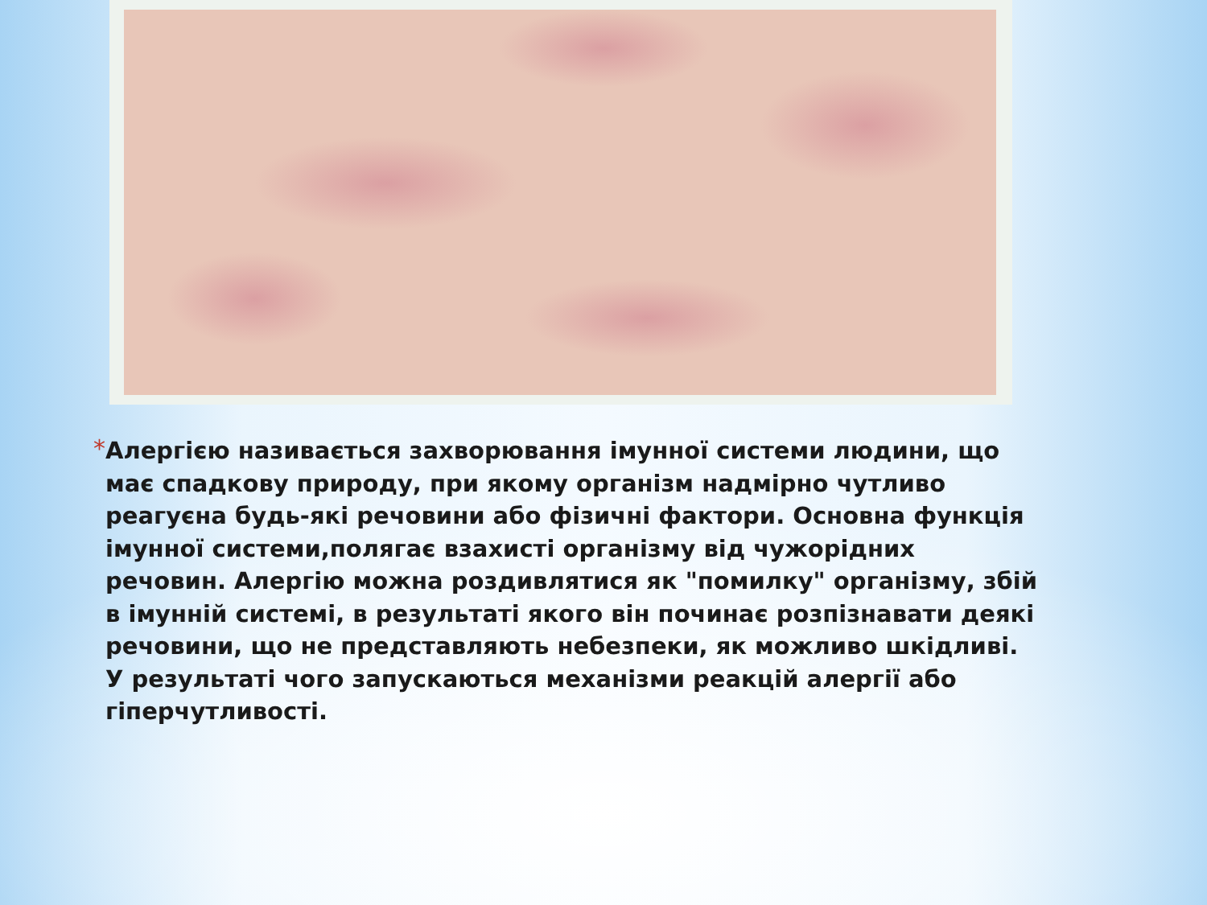*
Алергією називається захворювання імунної системи людини, що має спадкову природу, при якому організм надмірно чутливо реагуєна будь-які речовини або фізичні фактори. Основна функція імунної системи,полягає взахисті організму від чужорідних речовин. Алергію можна роздивлятися як "помилку" організму, збій в імунній системі, в результаті якого він починає розпізнавати деякі речовини, що не представляють небезпеки, як можливо шкідливі. У результаті чого запускаються механізми реакцій алергії або гіперчутливості.